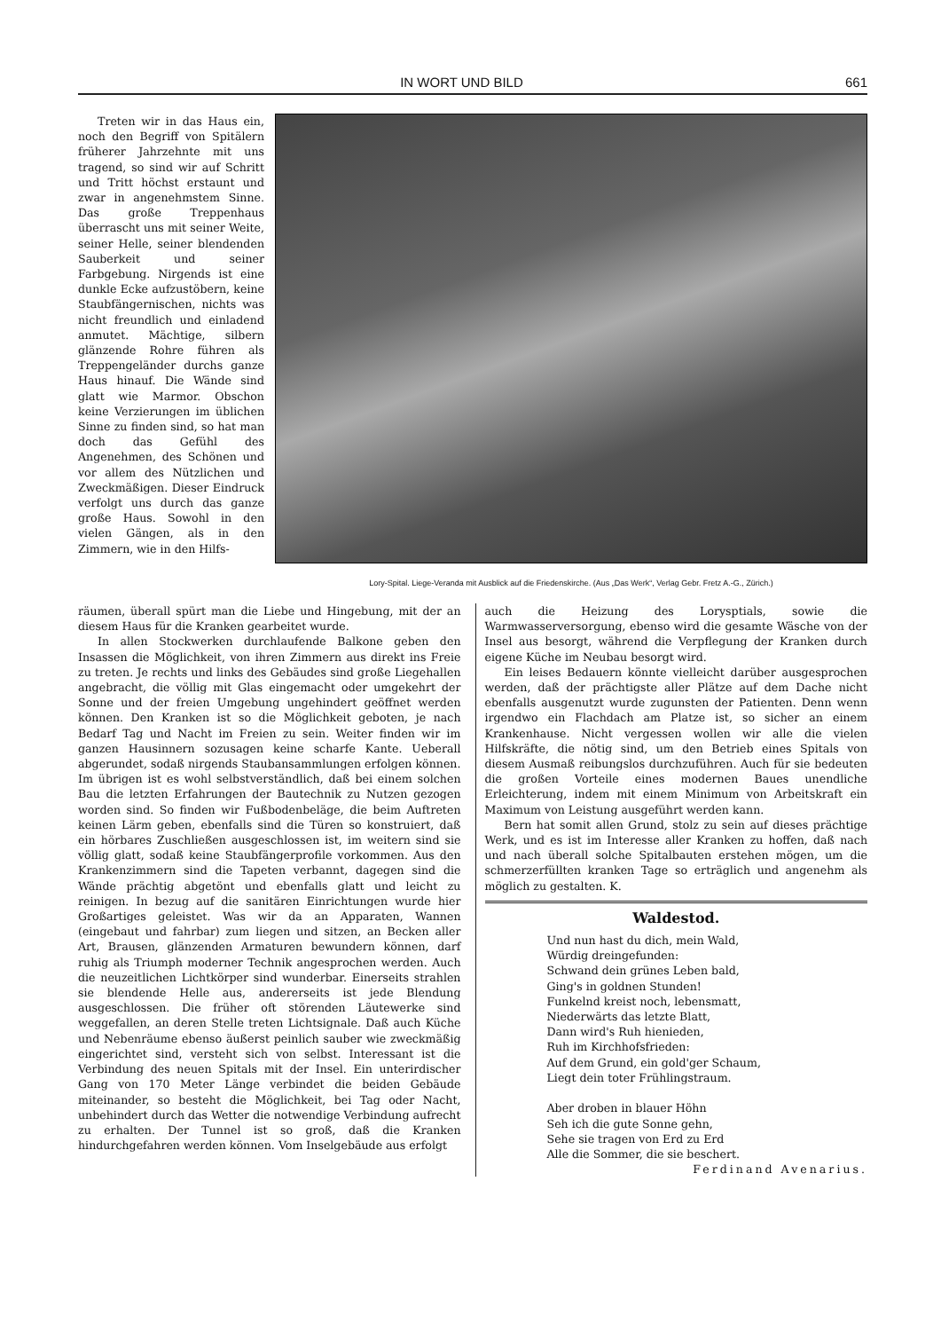IN WORT UND BILD 661
Treten wir in das Haus ein, noch den Begriff von Spitälern früherer Jahrzehnte mit uns tragend, so sind wir auf Schritt und Tritt höchst erstaunt und zwar in angenehmstem Sinne. Das große Treppenhaus überrascht uns mit seiner Weite, seiner Helle, seiner blendenden Sauberkeit und seiner Farbgebung. Nirgends ist eine dunkle Ecke aufzustöbern, keine Staubfängernischen, nichts was nicht freundlich und einladend anmutet. Mächtige, silbern glänzende Rohre führen als Treppengeländer durchs ganze Haus hinauf. Die Wände sind glatt wie Marmor. Obschon keine Verzierungen im üblichen Sinne zu finden sind, so hat man doch das Gefühl des Angenehmen, des Schönen und vor allem des Nützlichen und Zweckmäßigen. Dieser Eindruck verfolgt uns durch das ganze große Haus. Sowohl in den vielen Gängen, als in den Zimmern, wie in den Hilfs-
Lory-Spital. Liege-Veranda mit Ausblick auf die Friedenskirche. (Aus „Das Werk“, Verlag Gebr. Fretz A.-G., Zürich.)
räumen, überall spürt man die Liebe und Hingebung, mit der an diesem Haus für die Kranken gearbeitet wurde.
In allen Stockwerken durchlaufende Balkone geben den Insassen die Möglichkeit, von ihren Zimmern aus direkt ins Freie zu treten. Je rechts und links des Gebäudes sind große Liegehallen angebracht, die völlig mit Glas eingemacht oder umgekehrt der Sonne und der freien Umgebung ungehindert geöffnet werden können. Den Kranken ist so die Möglichkeit geboten, je nach Bedarf Tag und Nacht im Freien zu sein. Weiter finden wir im ganzen Hausinnern sozusagen keine scharfe Kante. Ueberall abgerundet, sodaß nirgends Staubansammlungen erfolgen können. Im übrigen ist es wohl selbstverständlich, daß bei einem solchen Bau die letzten Erfahrungen der Bautechnik zu Nutzen gezogen worden sind. So finden wir Fußbodenbeläge, die beim Auftreten keinen Lärm geben, ebenfalls sind die Türen so konstruiert, daß ein hörbares Zuschließen ausgeschlossen ist, im weitern sind sie völlig glatt, sodaß keine Staubfängerprofile vorkommen. Aus den Krankenzimmern sind die Tapeten verbannt, dagegen sind die Wände prächtig abgetönt und ebenfalls glatt und leicht zu reinigen. In bezug auf die sanitären Einrichtungen wurde hier Großartiges geleistet. Was wir da an Apparaten, Wannen (eingebaut und fahrbar) zum liegen und sitzen, an Becken aller Art, Brausen, glänzenden Armaturen bewundern können, darf ruhig als Triumph moderner Technik angesprochen werden. Auch die neuzeitlichen Lichtkörper sind wunderbar. Einerseits strahlen sie blendende Helle aus, andererseits ist jede Blendung ausgeschlossen. Die früher oft störenden Läutewerke sind weggefallen, an deren Stelle treten Lichtsignale. Daß auch Küche und Nebenräume ebenso äußerst peinlich sauber wie zweckmäßig eingerichtet sind, versteht sich von selbst. Interessant ist die Verbindung des neuen Spitals mit der Insel. Ein unterirdischer Gang von 170 Meter Länge verbindet die beiden Gebäude miteinander, so besteht die Möglichkeit, bei Tag oder Nacht, unbehindert durch das Wetter die notwendige Verbindung aufrecht zu erhalten. Der Tunnel ist so groß, daß die Kranken hindurchgefahren werden können. Vom Inselgebäude aus erfolgt
auch die Heizung des Lorysptials, sowie die Warmwasserversorgung, ebenso wird die gesamte Wäsche von der Insel aus besorgt, während die Verpflegung der Kranken durch eigene Küche im Neubau besorgt wird.
Ein leises Bedauern könnte vielleicht darüber ausgesprochen werden, daß der prächtigste aller Plätze auf dem Dache nicht ebenfalls ausgenutzt wurde zugunsten der Patienten. Denn wenn irgendwo ein Flachdach am Platze ist, so sicher an einem Krankenhause. Nicht vergessen wollen wir alle die vielen Hilfskräfte, die nötig sind, um den Betrieb eines Spitals von diesem Ausmaß reibungslos durchzuführen. Auch für sie bedeuten die großen Vorteile eines modernen Baues unendliche Erleichterung, indem mit einem Minimum von Arbeitskraft ein Maximum von Leistung ausgeführt werden kann.
Bern hat somit allen Grund, stolz zu sein auf dieses prächtige Werk, und es ist im Interesse aller Kranken zu hoffen, daß nach und nach überall solche Spitalbauten erstehen mögen, um die schmerzerfüllten kranken Tage so erträglich und angenehm als möglich zu gestalten. K.
Waldestod.
Und nun hast du dich, mein Wald,
Würdig dreingefunden:
Schwand dein grünes Leben bald,
Ging's in goldnen Stunden!
Funkelnd kreist noch, lebensmatt,
Niederwärts das letzte Blatt,
Dann wird's Ruh hienieden,
Ruh im Kirchhofsfrieden:
Auf dem Grund, ein gold'ger Schaum,
Liegt dein toter Frühlingstraum.
Aber droben in blauer Höhn
Seh ich die gute Sonne gehn,
Sehe sie tragen von Erd zu Erd
Alle die Sommer, die sie beschert.
Ferdinand Avenarius.